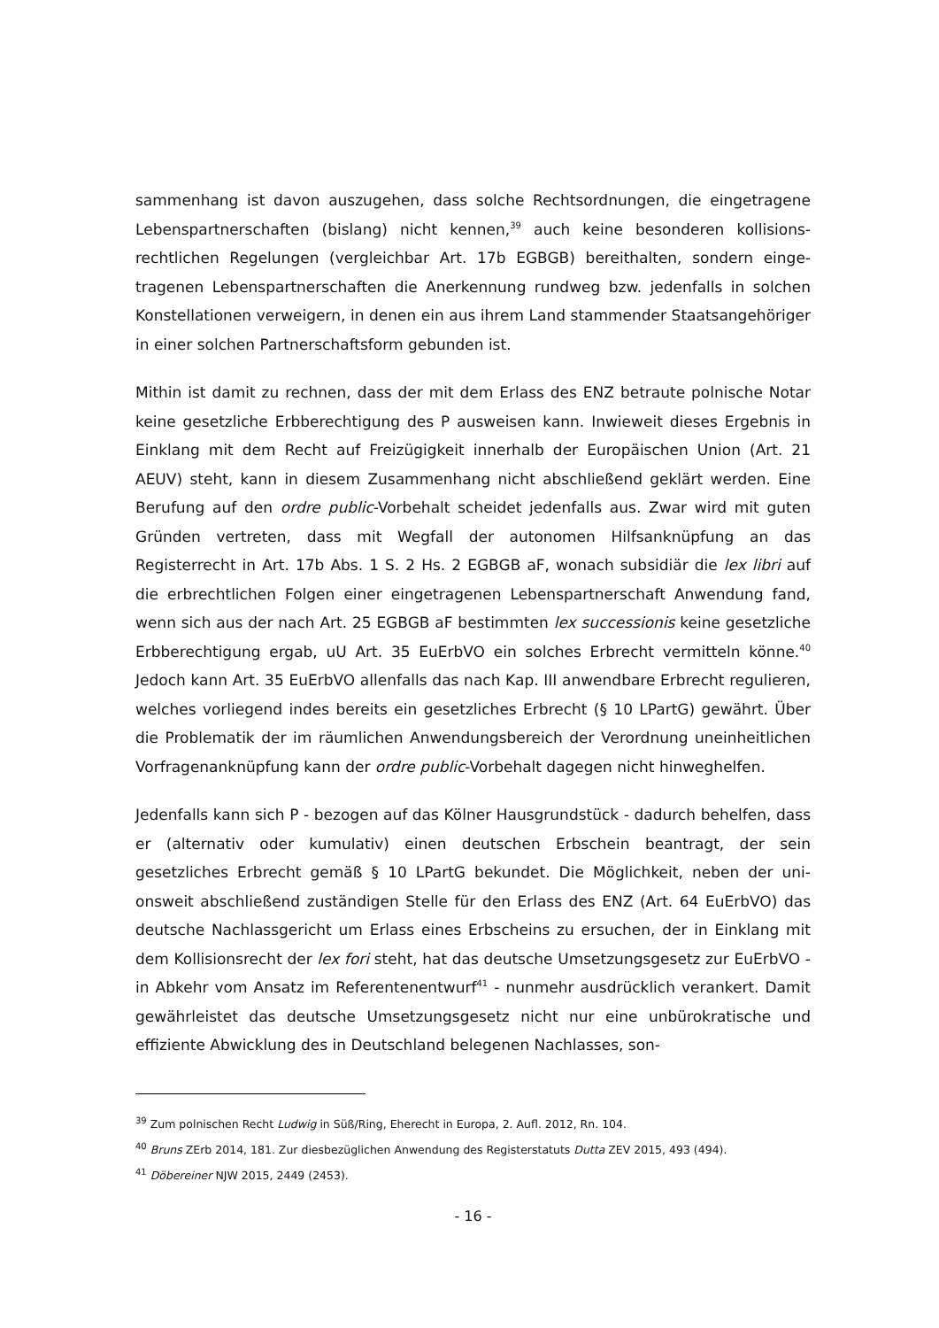sammenhang ist davon auszugehen, dass solche Rechtsordnungen, die eingetragene Lebenspartnerschaften (bislang) nicht kennen,<sup>39</sup> auch keine besonderen kollisions­rechtlichen Regelungen (vergleichbar Art. 17b EGBGB) bereithalten, sondern einge­tragenen Lebenspartnerschaften die Anerkennung rundweg bzw. jedenfalls in solchen Konstellationen verweigern, in denen ein aus ihrem Land stammender Staatsangehö­riger in einer solchen Partnerschaftsform gebunden ist.
Mithin ist damit zu rechnen, dass der mit dem Erlass des ENZ betraute polnische Notar keine gesetzliche Erbberechtigung des P ausweisen kann. Inwieweit dieses Er­gebnis in Einklang mit dem Recht auf Freizügigkeit innerhalb der Europäischen Union (Art. 21 AEUV) steht, kann in diesem Zusammenhang nicht abschließend geklärt wer­den. Eine Berufung auf den ordre public-Vorbehalt scheidet jedenfalls aus. Zwar wird mit guten Gründen vertreten, dass mit Wegfall der autonomen Hilfsanknüpfung an das Registerrecht in Art. 17b Abs. 1 S. 2 Hs. 2 EGBGB aF, wonach subsidiär die lex libri auf die erbrechtlichen Folgen einer eingetragenen Lebenspartnerschaft Anwen­dung fand, wenn sich aus der nach Art. 25 EGBGB aF bestimmten lex successionis keine gesetzliche Erbberechtigung ergab, uU Art. 35 EuErbVO ein solches Erbrecht vermitteln könne.<sup>40</sup> Jedoch kann Art. 35 EuErbVO allenfalls das nach Kap. III anwend­bare Erbrecht regulieren, welches vorliegend indes bereits ein gesetzliches Erbrecht (§ 10 LPartG) gewährt. Über die Problematik der im räumlichen Anwendungsbereich der Verordnung uneinheitlichen Vorfragenanknüpfung kann der ordre public-Vorbehalt dagegen nicht hinweghelfen.
Jedenfalls kann sich P - bezogen auf das Kölner Hausgrundstück - dadurch behelfen, dass er (alternativ oder kumulativ) einen deutschen Erbschein beantragt, der sein gesetzliches Erbrecht gemäß § 10 LPartG bekundet. Die Möglichkeit, neben der uni­onsweit abschließend zuständigen Stelle für den Erlass des ENZ (Art. 64 EuErbVO) das deutsche Nachlassgericht um Erlass eines Erbscheins zu ersuchen, der in Einklang mit dem Kollisionsrecht der lex fori steht, hat das deutsche Umsetzungsgesetz zur EuErbVO - in Abkehr vom Ansatz im Referentenentwurf<sup>41</sup> - nunmehr ausdrücklich ver­ankert. Damit gewährleistet das deutsche Umsetzungsgesetz nicht nur eine unbüro­kratische und effiziente Abwicklung des in Deutschland belegenen Nachlasses, son-
<sup>39</sup> Zum polnischen Recht Ludwig in Süß/Ring, Eherecht in Europa, 2. Aufl. 2012, Rn. 104.
<sup>40</sup> Bruns ZErb 2014, 181. Zur diesbezüglichen Anwendung des Registerstatuts Dutta ZEV 2015, 493 (494).
<sup>41</sup> Döbereiner NJW 2015, 2449 (2453).
- 16 -